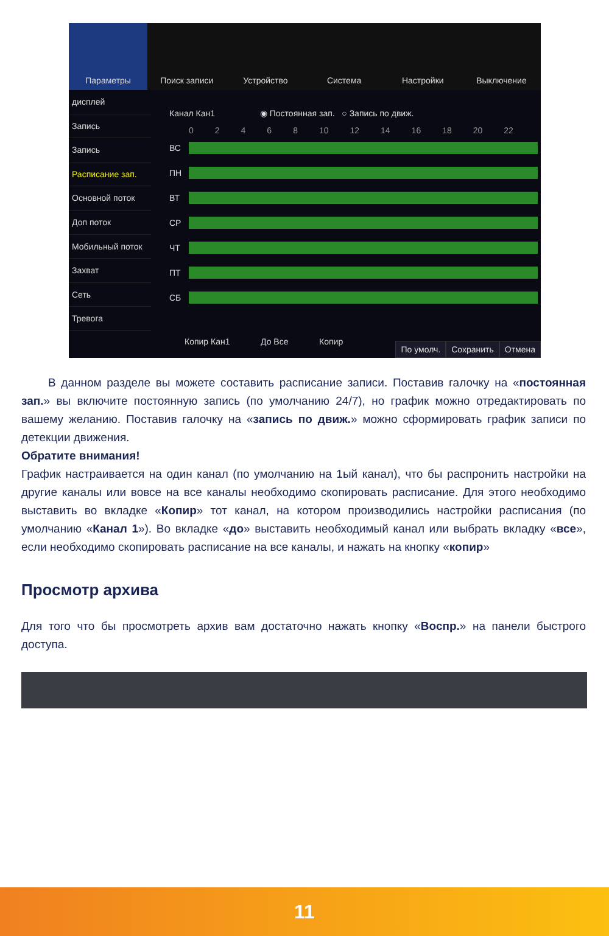Параметры Поиск записи Устройство Система Настройки Выключение
дисплей
Запись
Запись
Расписание зап.
Основной поток
Доп поток
Мобильный поток
Захват
Сеть
Тревога
Канал Кан1 ◉ Постоянная зап. ○ Запись по движ.
0 2 4 6 8 10 12 14 16 18 20 22
ВС
ПН
ВТ
СР
ЧТ
ПТ
СБ
Копир Кан1 До Все Копир
По умолч. Сохранить Отмена
В данном разделе вы можете составить расписание записи. Поставив галочку на «постоянная зап.» вы включите постоянную запись (по умолчанию 24/7), но график можно отредактировать по вашему желанию. Поставив галочку на «запись по движ.» можно сформировать график записи по детекции движения.
Обратите внимания!
График настраивается на один канал (по умолчанию на 1ый канал), что бы распронить настройки на другие каналы или вовсе на все каналы необходимо скопировать расписание. Для этого необходимо выставить во вкладке «Копир» тот канал, на котором производились настройки расписания (по умолчанию «Канал 1»). Во вкладке «до» выставить необходимый канал или выбрать вкладку «все», если необходимо скопировать расписание на все каналы, и нажать на кнопку «копир»
Просмотр архива
Для того что бы просмотреть архив вам достаточно нажать кнопку «Воспр.» на панели быстрого доступа.
11